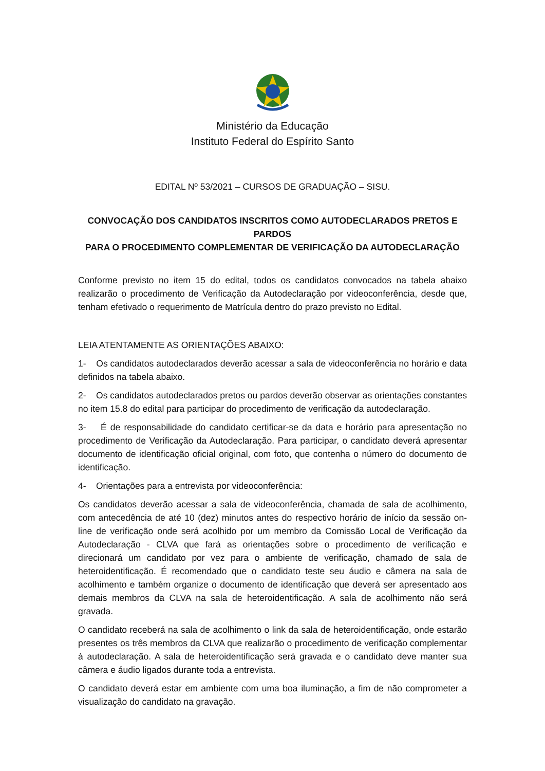Ministério da Educação
Instituto Federal do Espírito Santo
EDITAL Nº 53/2021 – CURSOS DE GRADUAÇÃO – SISU.
CONVOCAÇÃO DOS CANDIDATOS INSCRITOS COMO AUTODECLARADOS PRETOS E PARDOS
PARA O PROCEDIMENTO COMPLEMENTAR DE VERIFICAÇÃO DA AUTODECLARAÇÃO
Conforme previsto no item 15 do edital, todos os candidatos convocados na tabela abaixo realizarão o procedimento de Verificação da Autodeclaração por videoconferência, desde que, tenham efetivado o requerimento de Matrícula dentro do prazo previsto no Edital.
LEIA ATENTAMENTE AS ORIENTAÇÕES ABAIXO:
1- Os candidatos autodeclarados deverão acessar a sala de videoconferência no horário e data definidos na tabela abaixo.
2- Os candidatos autodeclarados pretos ou pardos deverão observar as orientações constantes no item 15.8 do edital para participar do procedimento de verificação da autodeclaração.
3- É de responsabilidade do candidato certificar-se da data e horário para apresentação no procedimento de Verificação da Autodeclaração. Para participar, o candidato deverá apresentar documento de identificação oficial original, com foto, que contenha o número do documento de identificação.
4- Orientações para a entrevista por videoconferência:
Os candidatos deverão acessar a sala de videoconferência, chamada de sala de acolhimento, com antecedência de até 10 (dez) minutos antes do respectivo horário de início da sessão on-line de verificação onde será acolhido por um membro da Comissão Local de Verificação da Autodeclaração - CLVA que fará as orientações sobre o procedimento de verificação e direcionará um candidato por vez para o ambiente de verificação, chamado de sala de heteroidentificação. É recomendado que o candidato teste seu áudio e câmera na sala de acolhimento e também organize o documento de identificação que deverá ser apresentado aos demais membros da CLVA na sala de heteroidentificação. A sala de acolhimento não será gravada.
O candidato receberá na sala de acolhimento o link da sala de heteroidentificação, onde estarão presentes os três membros da CLVA que realizarão o procedimento de verificação complementar à autodeclaração. A sala de heteroidentificação será gravada e o candidato deve manter sua câmera e áudio ligados durante toda a entrevista.
O candidato deverá estar em ambiente com uma boa iluminação, a fim de não comprometer a visualização do candidato na gravação.